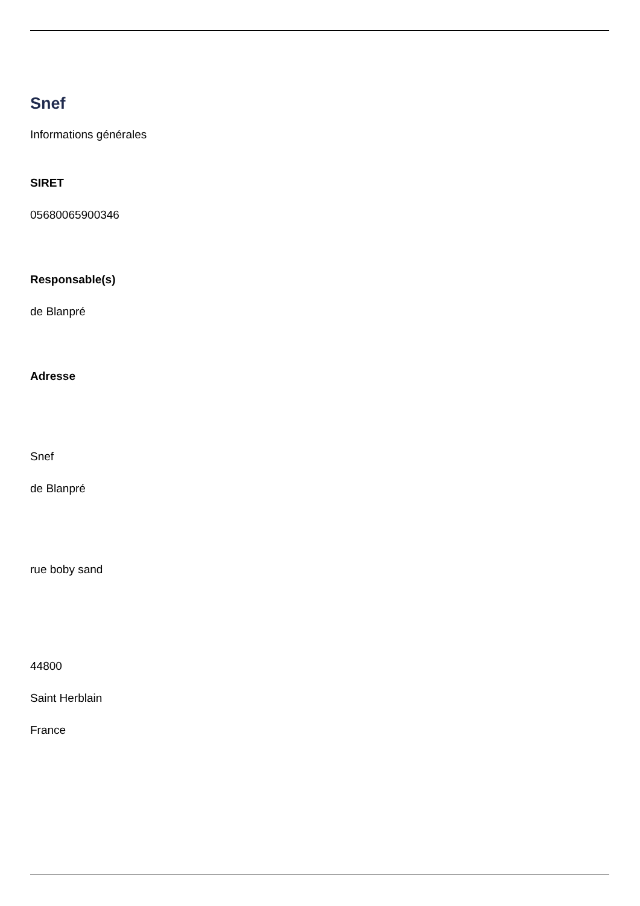Snef
Informations générales
SIRET
05680065900346
Responsable(s)
de Blanpré
Adresse
Snef
de Blanpré
rue boby sand
44800
Saint Herblain
France